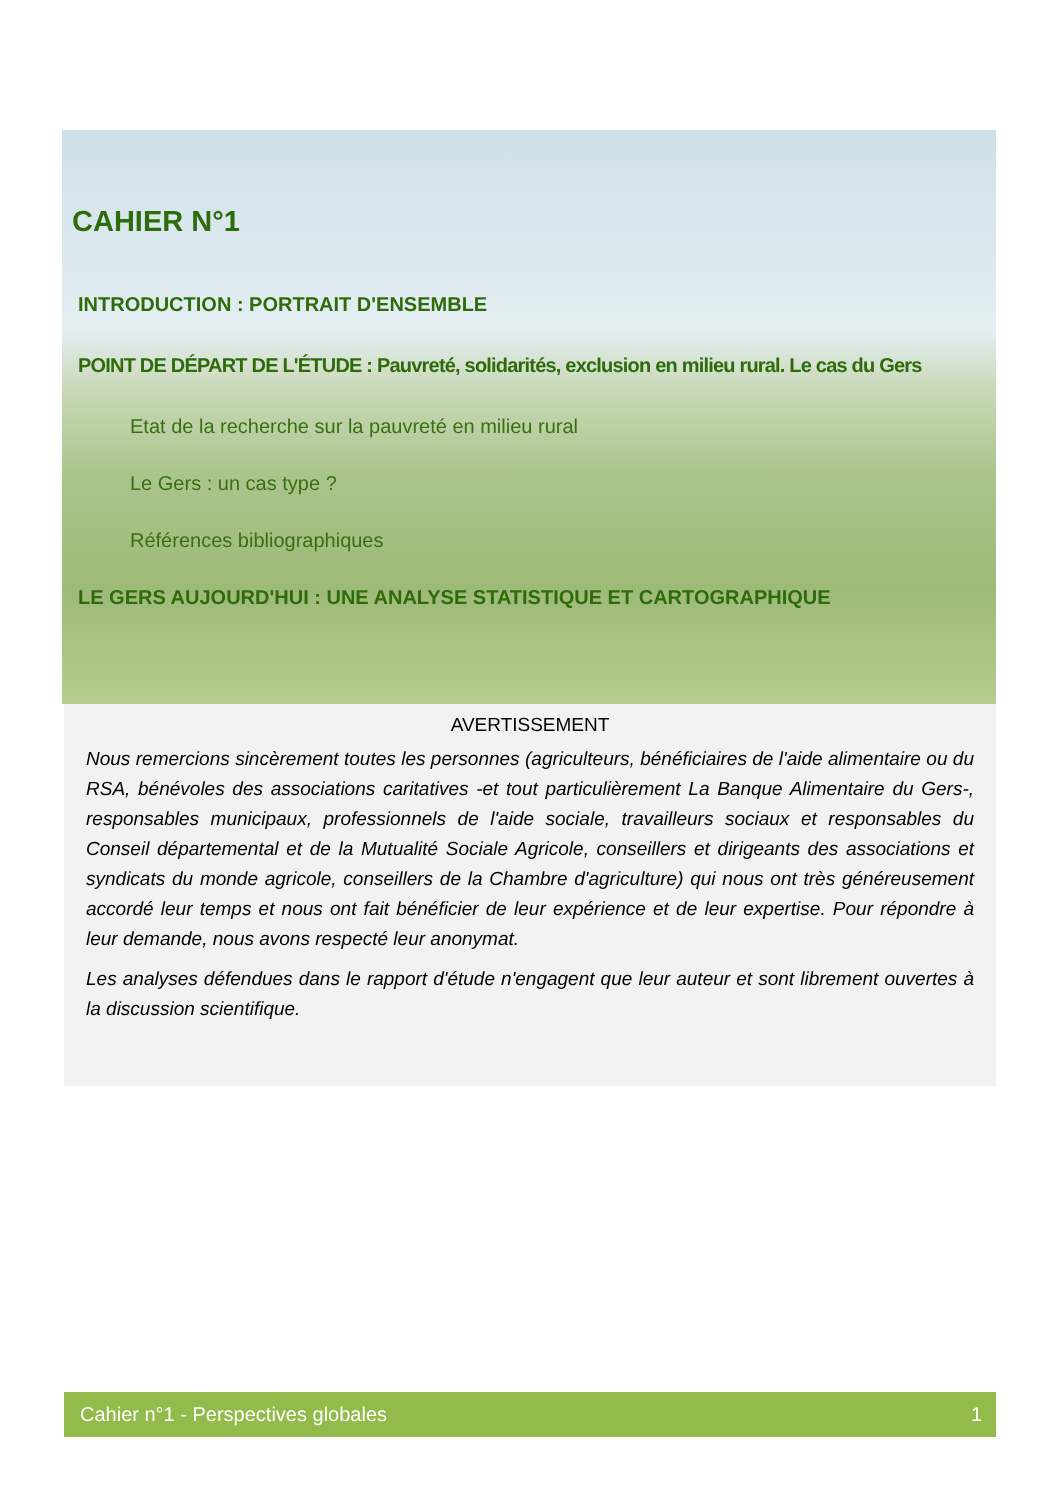CAHIER N°1
INTRODUCTION : PORTRAIT D'ENSEMBLE
POINT DE DÉPART DE L'ÉTUDE : Pauvreté, solidarités, exclusion en milieu rural. Le cas du Gers
Etat de la recherche sur la pauvreté en milieu rural
Le Gers : un cas type ?
Références bibliographiques
LE GERS AUJOURD'HUI : UNE ANALYSE STATISTIQUE ET CARTOGRAPHIQUE
AVERTISSEMENT
Nous remercions sincèrement toutes les personnes (agriculteurs, bénéficiaires de l'aide alimentaire ou du RSA, bénévoles des associations caritatives -et tout particulièrement La Banque Alimentaire du Gers-, responsables municipaux, professionnels de l'aide sociale, travailleurs sociaux et responsables du Conseil départemental et de la Mutualité Sociale Agricole, conseillers et dirigeants des associations et syndicats du monde agricole, conseillers de la Chambre d'agriculture) qui nous ont très généreusement accordé leur temps et nous ont fait bénéficier de leur expérience et de leur expertise. Pour répondre à leur demande, nous avons respecté leur anonymat.
Les analyses défendues dans le rapport d'étude n'engagent que leur auteur et sont librement ouvertes à la discussion scientifique.
Cahier n°1 - Perspectives globales 1